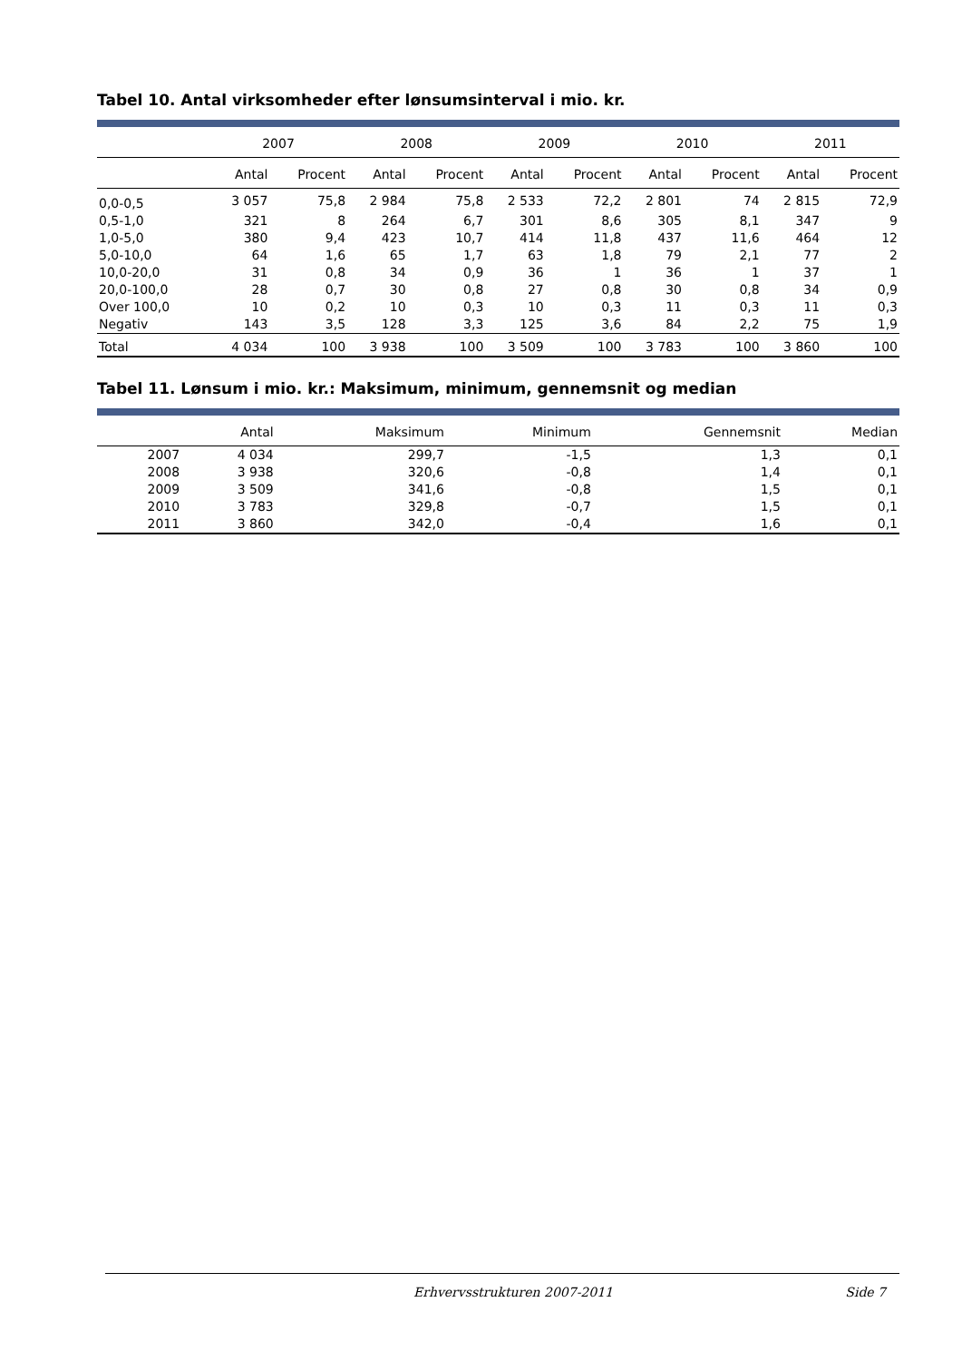Tabel 10. Antal virksomheder efter lønsumsinterval i mio. kr.
| | 2007 | | 2008 | | 2009 | | 2010 | | 2011 | |
| --- | --- | --- | --- | --- | --- | --- | --- | --- | --- | --- |
| | Antal | Procent | Antal | Procent | Antal | Procent | Antal | Procent | Antal | Procent |
| 0,0-0,5 | 3 057 | 75,8 | 2 984 | 75,8 | 2 533 | 72,2 | 2 801 | 74 | 2 815 | 72,9 |
| 0,5-1,0 | 321 | 8 | 264 | 6,7 | 301 | 8,6 | 305 | 8,1 | 347 | 9 |
| 1,0-5,0 | 380 | 9,4 | 423 | 10,7 | 414 | 11,8 | 437 | 11,6 | 464 | 12 |
| 5,0-10,0 | 64 | 1,6 | 65 | 1,7 | 63 | 1,8 | 79 | 2,1 | 77 | 2 |
| 10,0-20,0 | 31 | 0,8 | 34 | 0,9 | 36 | 1 | 36 | 1 | 37 | 1 |
| 20,0-100,0 | 28 | 0,7 | 30 | 0,8 | 27 | 0,8 | 30 | 0,8 | 34 | 0,9 |
| Over 100,0 | 10 | 0,2 | 10 | 0,3 | 10 | 0,3 | 11 | 0,3 | 11 | 0,3 |
| Negativ | 143 | 3,5 | 128 | 3,3 | 125 | 3,6 | 84 | 2,2 | 75 | 1,9 |
| Total | 4 034 | 100 | 3 938 | 100 | 3 509 | 100 | 3 783 | 100 | 3 860 | 100 |
Tabel 11. Lønsum i mio. kr.: Maksimum, minimum, gennemsnit og median
| | Antal | Maksimum | Minimum | Gennemsnit | Median |
| --- | --- | --- | --- | --- | --- |
| 2007 | 4 034 | 299,7 | -1,5 | 1,3 | 0,1 |
| 2008 | 3 938 | 320,6 | -0,8 | 1,4 | 0,1 |
| 2009 | 3 509 | 341,6 | -0,8 | 1,5 | 0,1 |
| 2010 | 3 783 | 329,8 | -0,7 | 1,5 | 0,1 |
| 2011 | 3 860 | 342,0 | -0,4 | 1,6 | 0,1 |
Erhvervsstrukturen 2007-2011 Side 7